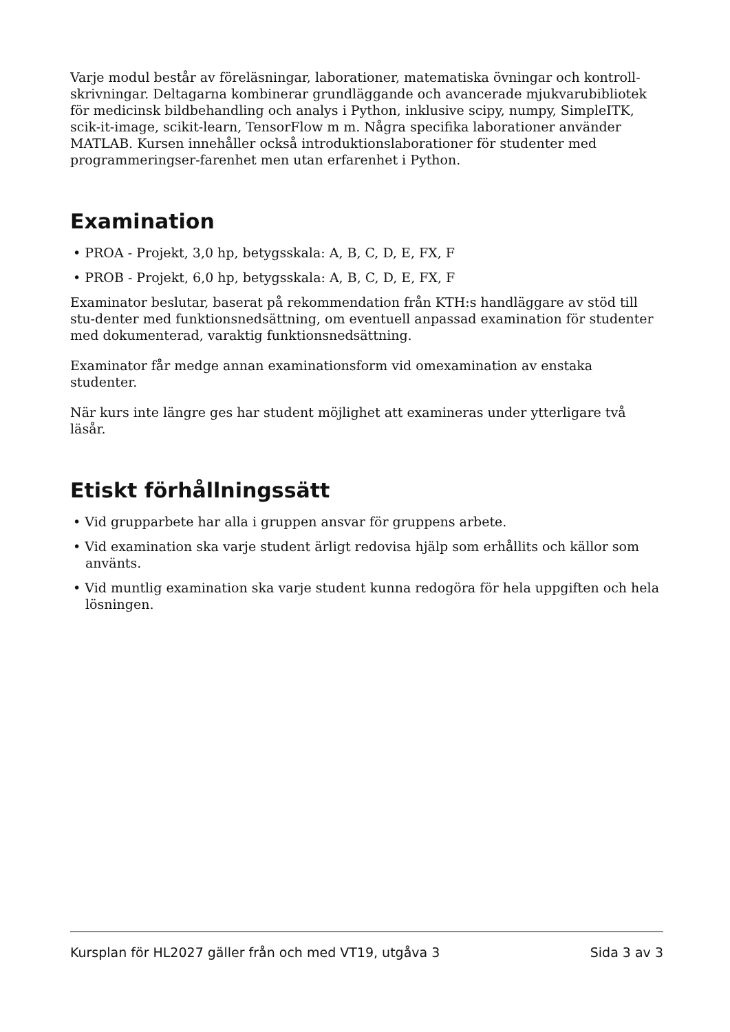Varje modul består av föreläsningar, laborationer, matematiska övningar och kontroll-skrivningar. Deltagarna kombinerar grundläggande och avancerade mjukvarubibliotek för medicinsk bildbehandling och analys i Python, inklusive scipy, numpy, SimpleITK, scik-it-image, scikit-learn, TensorFlow m m. Några specifika laborationer använder MATLAB. Kursen innehåller också introduktionslaborationer för studenter med programmeringser-farenhet men utan erfarenhet i Python.
Examination
• PROA - Projekt, 3,0 hp, betygsskala: A, B, C, D, E, FX, F
• PROB - Projekt, 6,0 hp, betygsskala: A, B, C, D, E, FX, F
Examinator beslutar, baserat på rekommendation från KTH:s handläggare av stöd till stu-denter med funktionsnedsättning, om eventuell anpassad examination för studenter med dokumenterad, varaktig funktionsnedsättning.
Examinator får medge annan examinationsform vid omexamination av enstaka studenter.
När kurs inte längre ges har student möjlighet att examineras under ytterligare två läsår.
Etiskt förhållningssätt
• Vid grupparbete har alla i gruppen ansvar för gruppens arbete.
• Vid examination ska varje student ärligt redovisa hjälp som erhållits och källor som använts.
• Vid muntlig examination ska varje student kunna redogöra för hela uppgiften och hela lösningen.
Kursplan för HL2027 gäller från och med VT19, utgåva 3 Sida 3 av 3